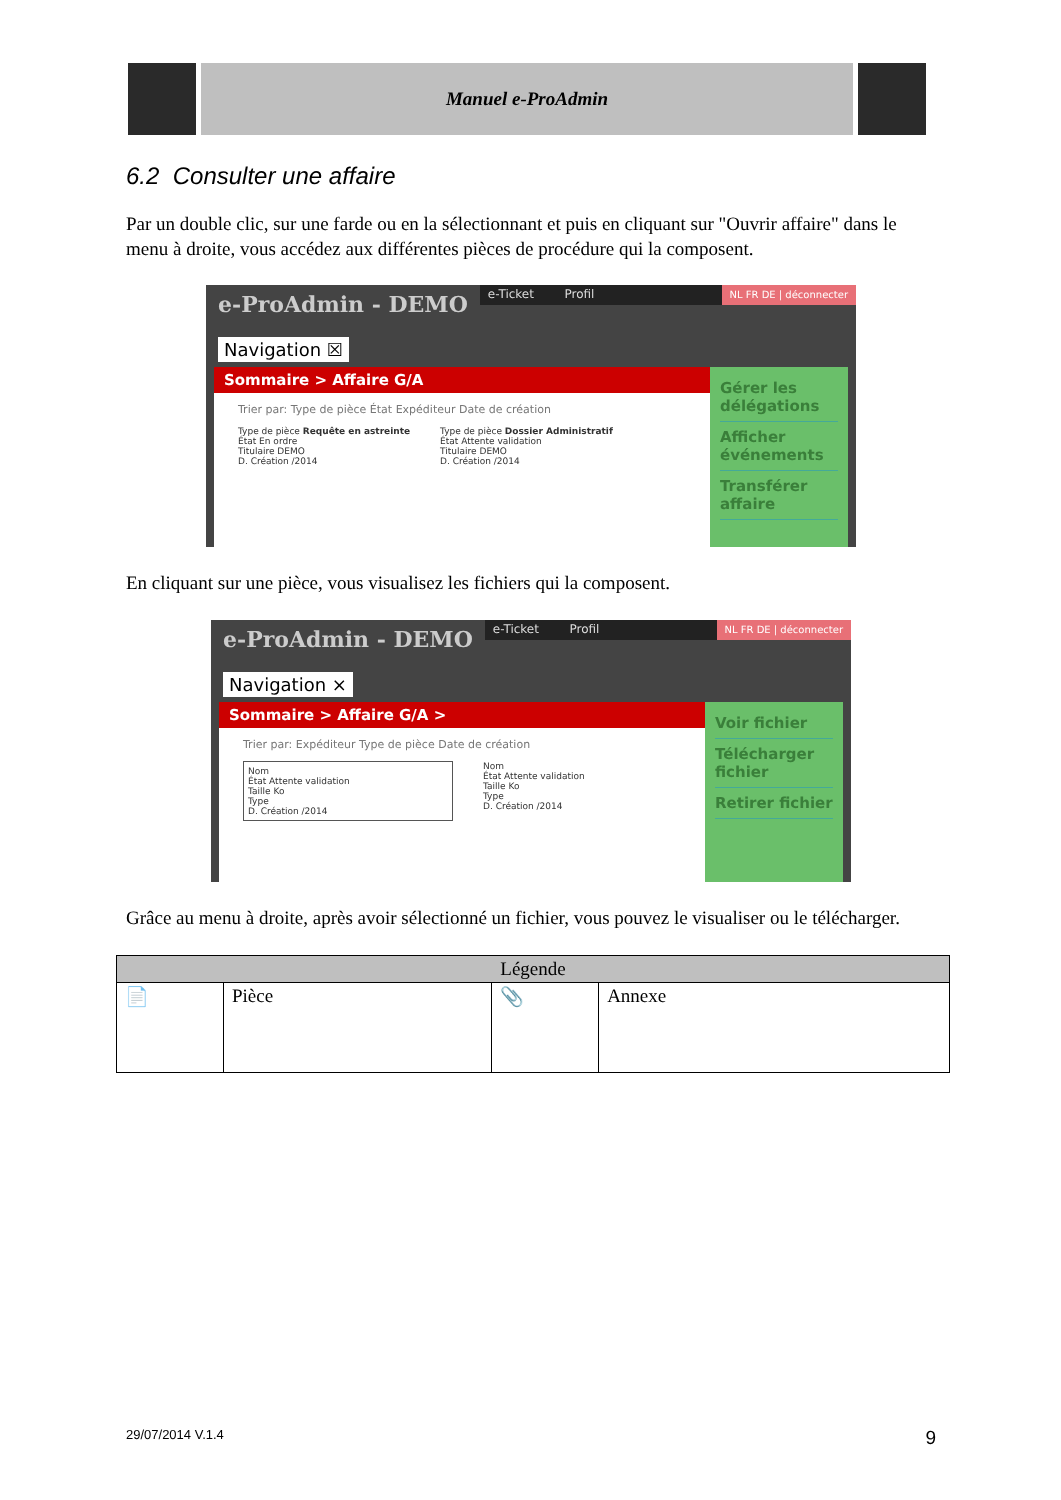Manuel e-ProAdmin
6.2 Consulter une affaire
Par un double clic, sur une farde ou en la sélectionnant et puis en cliquant sur "Ouvrir affaire" dans le menu à droite, vous accédez aux différentes pièces de procédure qui la composent.
e-ProAdmin - DEMO
e-Ticket Profil
NL FR DE | déconnecter
Navigation ☒
Sommaire > Affaire G/A
Trier par: Type de pièce État Expéditeur Date de création
Type de pièce Requête en astreinte
État En ordre
Titulaire DEMO
D. Création /2014
Type de pièce Dossier Administratif
État Attente validation
Titulaire DEMO
D. Création /2014
Gérer les délégations
Afficher événements
Transférer affaire
En cliquant sur une pièce, vous visualisez les fichiers qui la composent.
e-ProAdmin - DEMO
e-Ticket Profil
NL FR DE | déconnecter
Navigation ×
Sommaire > Affaire G/A >
Trier par: Expéditeur Type de pièce Date de création
Nom
État Attente validation
Taille Ko
Type
D. Création /2014
Nom
État Attente validation
Taille Ko
Type
D. Création /2014
Voir fichier
Télécharger fichier
Retirer fichier
Grâce au menu à droite, après avoir sélectionné un fichier, vous pouvez le visualiser ou le télécharger.
| Légende | | | |
| --- | --- | --- | --- |
| 📄 | Pièce | 📎 | Annexe |
29/07/2014 V.1.4 9